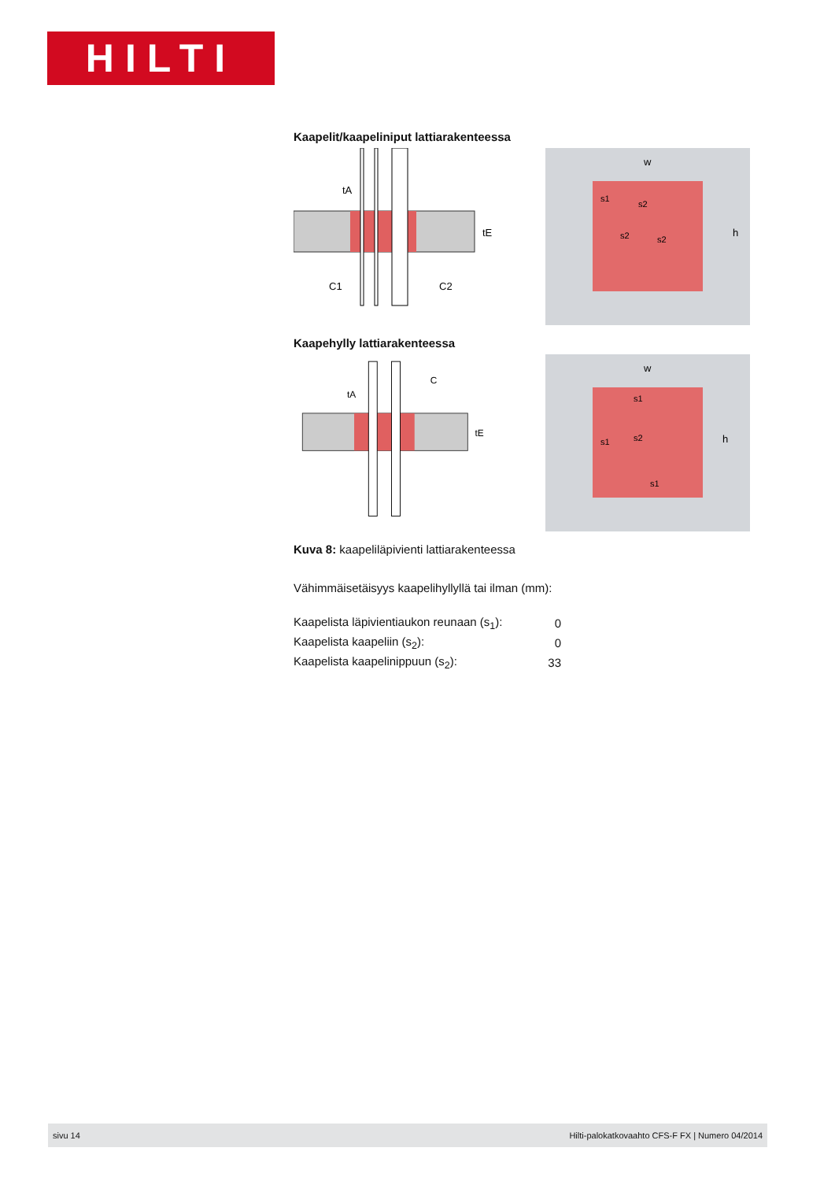HILTI
Kaapelit/kaapeliniput lattiarakenteessa
tA
tE
C1
C2
w
h
s1
s2
s2
s2
Kaapehylly lattiarakenteessa
tA
tE
C
w
h
s1
s2
s1
s1
Kuva 8: kaapeliläpivienti lattiarakenteessa
Vähimmäisetäisyys kaapelihyllyllä tai ilman (mm):
| Kaapelista läpivientiaukon reunaan (s<sub>1</sub>): | 0 |
| Kaapelista kaapeliin (s<sub>2</sub>): | 0 |
| Kaapelista kaapelinippuun (s<sub>2</sub>): | 33 |
sivu 14 Hilti-palokatkovaahto CFS-F FX | Numero 04/2014